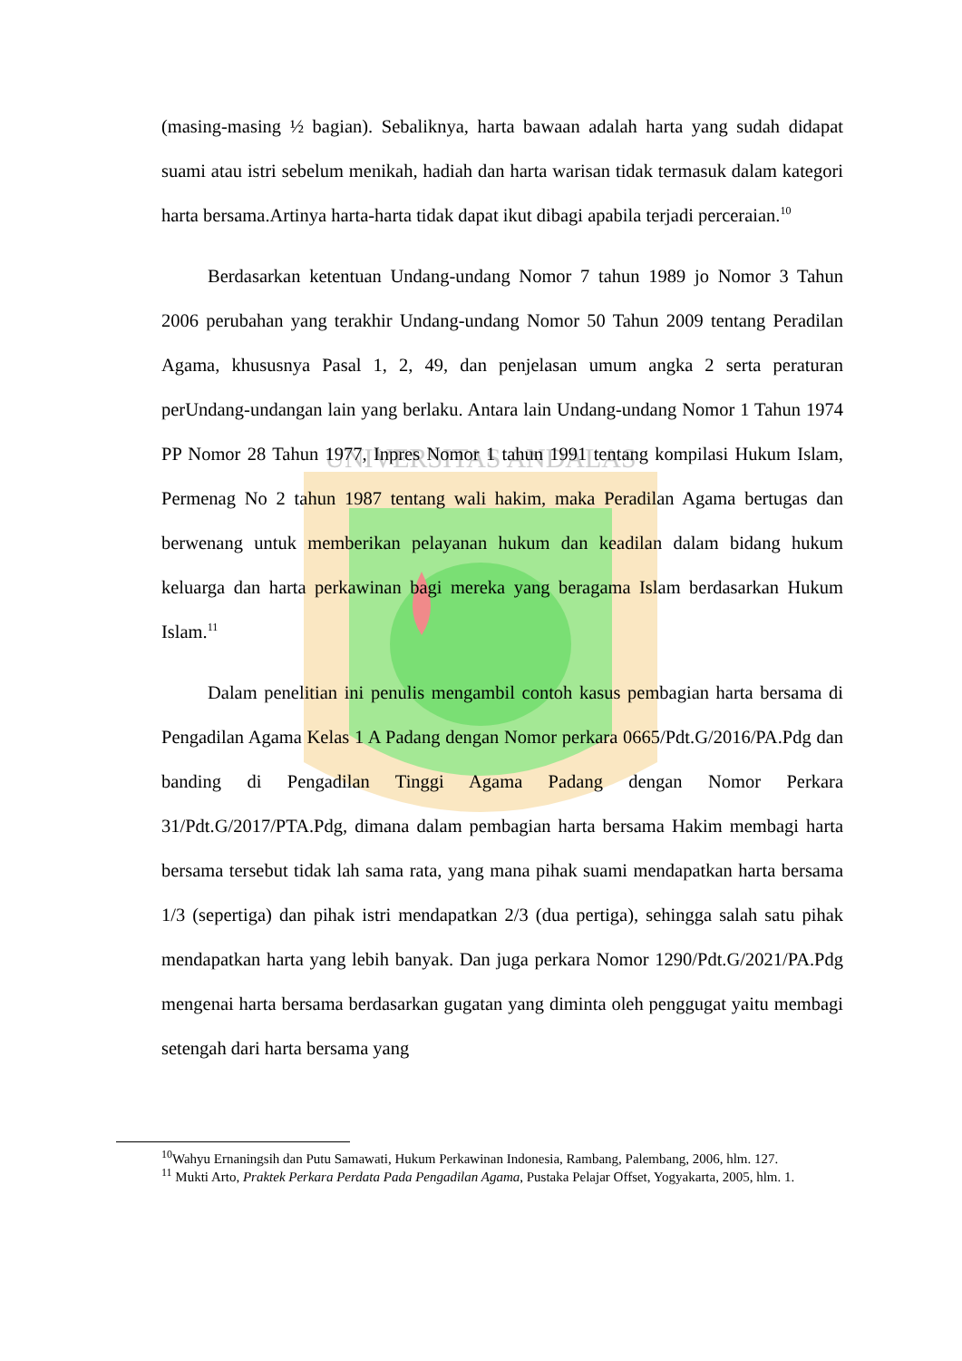UNIVERSITAS ANDALAS
(masing-masing ½ bagian). Sebaliknya, harta bawaan adalah harta yang sudah didapat suami atau istri sebelum menikah, hadiah dan harta warisan tidak termasuk dalam kategori harta bersama.Artinya harta-harta tidak dapat ikut dibagi apabila terjadi perceraian.<sup>10</sup>
Berdasarkan ketentuan Undang-undang Nomor 7 tahun 1989 jo Nomor 3 Tahun 2006 perubahan yang terakhir Undang-undang Nomor 50 Tahun 2009 tentang Peradilan Agama, khususnya Pasal 1, 2, 49, dan penjelasan umum angka 2 serta peraturan perUndang-undangan lain yang berlaku. Antara lain Undang-undang Nomor 1 Tahun 1974 PP Nomor 28 Tahun 1977, Inpres Nomor 1 tahun 1991 tentang kompilasi Hukum Islam, Permenag No 2 tahun 1987 tentang wali hakim, maka Peradilan Agama bertugas dan berwenang untuk memberikan pelayanan hukum dan keadilan dalam bidang hukum keluarga dan harta perkawinan bagi mereka yang beragama Islam berdasarkan Hukum Islam.<sup>11</sup>
Dalam penelitian ini penulis mengambil contoh kasus pembagian harta bersama di Pengadilan Agama Kelas 1 A Padang dengan Nomor perkara 0665/Pdt.G/2016/PA.Pdg dan banding di Pengadilan Tinggi Agama Padang dengan Nomor Perkara 31/Pdt.G/2017/PTA.Pdg, dimana dalam pembagian harta bersama Hakim membagi harta bersama tersebut tidak lah sama rata, yang mana pihak suami mendapatkan harta bersama 1/3 (sepertiga) dan pihak istri mendapatkan 2/3 (dua pertiga), sehingga salah satu pihak mendapatkan harta yang lebih banyak. Dan juga perkara Nomor 1290/Pdt.G/2021/PA.Pdg mengenai harta bersama berdasarkan gugatan yang diminta oleh penggugat yaitu membagi setengah dari harta bersama yang
<sup>10</sup> Wahyu Ernaningsih dan Putu Samawati, Hukum Perkawinan Indonesia, Rambang, Palembang, 2006, hlm. 127.
<sup>11</sup> Mukti Arto, Praktek Perkara Perdata Pada Pengadilan Agama, Pustaka Pelajar Offset, Yogyakarta, 2005, hlm. 1.